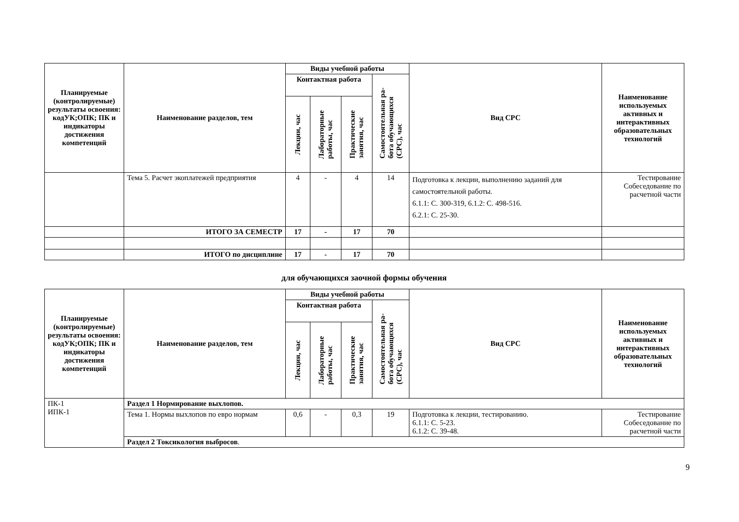| Планируемые (контролируемые) результаты освоения: кодУК;ОПК; ПК и индикаторы достижения компетенций | Наименование разделов, тем | Виды учебной работы | | | | Вид СРС | Наименование используемых активных и интерактивных образовательных технологий |
| --- | --- | --- | --- | --- | --- | --- | --- |
| | | Контактная работа | | | Самостоятельная ра- бота обучающихся (СРС), час | | |
| | | Лекции, час | Лабораторные работы, час | Практические занятия, час | | | |
| | Тема 5. Расчет экоплатежей предприятия | 4 | - | 4 | 14 | Подготовка к лекции, выполнению заданий для самостоятельной работы. 6.1.1: С. 300-319, 6.1.2: С. 498-516. 6.2.1: С. 25-30. | Тестирование Собеседование по расчетной части |
| | ИТОГО ЗА СЕМЕСТР | 17 | - | 17 | 70 | | |
| | ИТОГО по дисциплине | 17 | - | 17 | 70 | | |
для обучающихся заочной формы обучения
| Планируемые (контролируемые) результаты освоения: кодУК;ОПК; ПК и индикаторы достижения компетенций | Наименование разделов, тем | Виды учебной работы | | | | Вид СРС | Наименование используемых активных и интерактивных образовательных технологий |
| --- | --- | --- | --- | --- | --- | --- | --- |
| | | Контактная работа | | | Самостоятельная ра- бота обучающихся (СРС), час | | |
| | | Лекции, час | Лабораторные работы, час | Практические занятия, час | | | |
| ПК-1 ИПК-1 | Раздел 1 Нормирование выхлопов. | | | | | | |
| | Тема 1. Нормы выхлопов по евро нормам | 0,6 | - | 0,3 | 19 | Подготовка к лекции, тестированию. 6.1.1: С. 5-23. 6.1.2: С. 39-48. | Тестирование Собеседование по расчетной части |
| | Раздел 2 Токсикология выбросов . | | | | | | |
9